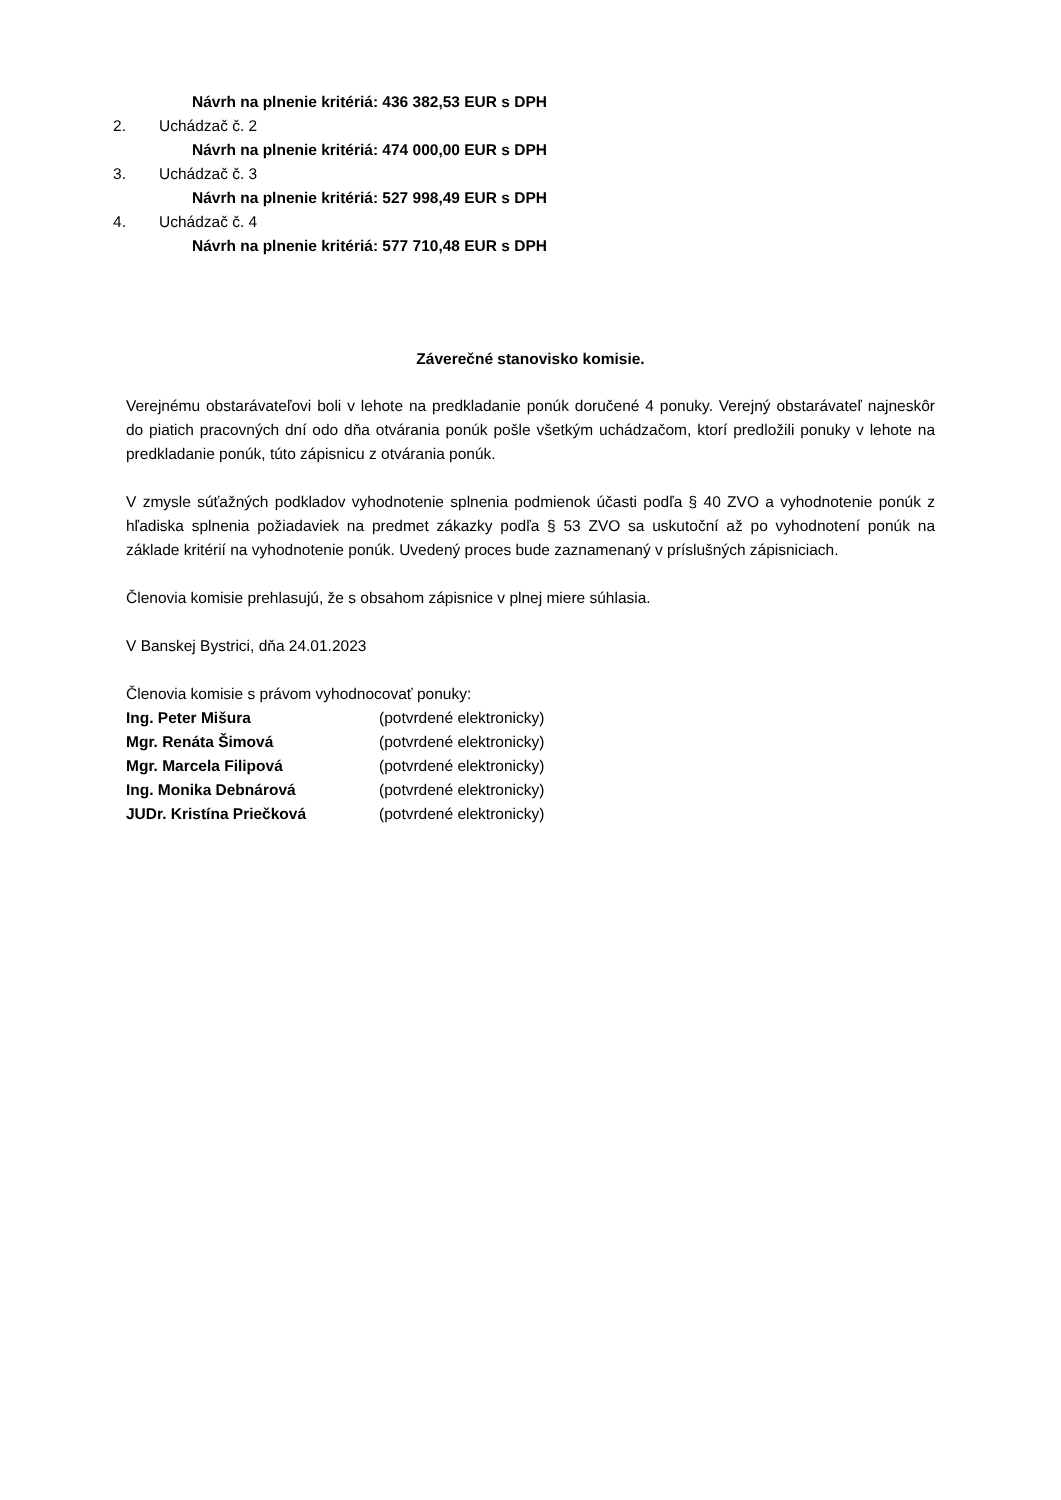Návrh na plnenie kritériá: 436 382,53 EUR s DPH
2. Uchádzač č. 2
Návrh na plnenie kritériá: 474 000,00 EUR s DPH
3. Uchádzač č. 3
Návrh na plnenie kritériá: 527 998,49 EUR s DPH
4. Uchádzač č. 4
Návrh na plnenie kritériá: 577 710,48 EUR s DPH
Záverečné stanovisko komisie.
Verejnému obstarávateľovi boli v lehote na predkladanie ponúk doručené 4 ponuky. Verejný obstarávateľ najneskôr do piatich pracovných dní odo dňa otvárania ponúk pošle všetkým uchádzačom, ktorí predložili ponuky v lehote na predkladanie ponúk, túto zápisnicu z otvárania ponúk.
V zmysle súťažných podkladov vyhodnotenie splnenia podmienok účasti podľa § 40 ZVO a vyhodnotenie ponúk z hľadiska splnenia požiadaviek na predmet zákazky podľa § 53 ZVO sa uskutoční až po vyhodnotení ponúk na základe kritérií na vyhodnotenie ponúk. Uvedený proces bude zaznamenaný v príslušných zápisniciach.
Členovia komisie prehlasujú, že s obsahom zápisnice v plnej miere súhlasia.
V Banskej Bystrici, dňa 24.01.2023
Členovia komisie s právom vyhodnocovať ponuky:
Ing. Peter Mišura (potvrdené elektronicky)
Mgr. Renáta Šimová (potvrdené elektronicky)
Mgr. Marcela Filipová (potvrdené elektronicky)
Ing. Monika Debnárová (potvrdené elektronicky)
JUDr. Kristína Priečková (potvrdené elektronicky)